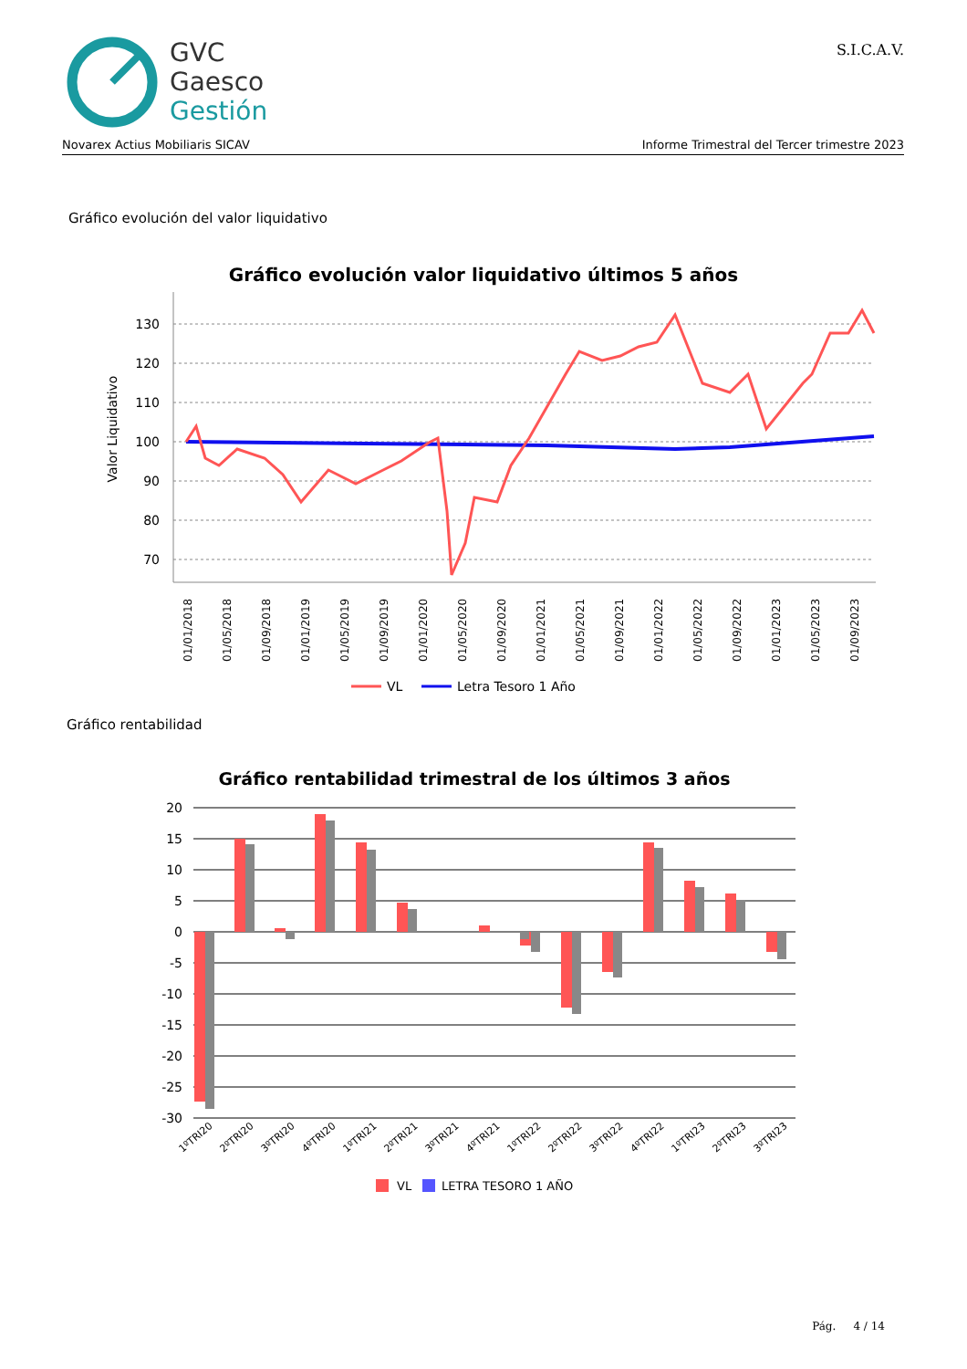GVC
Gaesco
Gestión
S.I.C.A.V.
Novarex Actius Mobiliaris SICAV Informe Trimestral del Tercer trimestre 2023
Gráfico evolución del valor liquidativo
Gráfico evolución valor liquidativo últimos 5 años
Valor Liquidativo
130
120
110
100
90
80
70
01/01/2018
01/05/2018
01/09/2018
01/01/2019
01/05/2019
01/09/2019
01/01/2020
01/05/2020
01/09/2020
01/01/2021
01/05/2021
01/09/2021
01/01/2022
01/05/2022
01/09/2022
01/01/2023
01/05/2023
01/09/2023
VL
Letra Tesoro 1 Año
Gráfico rentabilidad
Gráfico rentabilidad trimestral de los últimos 3 años
20
15
10
5
0
-5
-10
-15
-20
-25
-30
1ºTRI20
2ºTRI20
3ºTRI20
4ºTRI20
1ºTRI21
2ºTRI21
3ºTRI21
4ºTRI21
1ºTRI22
2ºTRI22
3ºTRI22
4ºTRI22
1ºTRI23
2ºTRI23
3ºTRI23
VL
LETRA TESORO 1 AÑO
Pág. 4 / 14